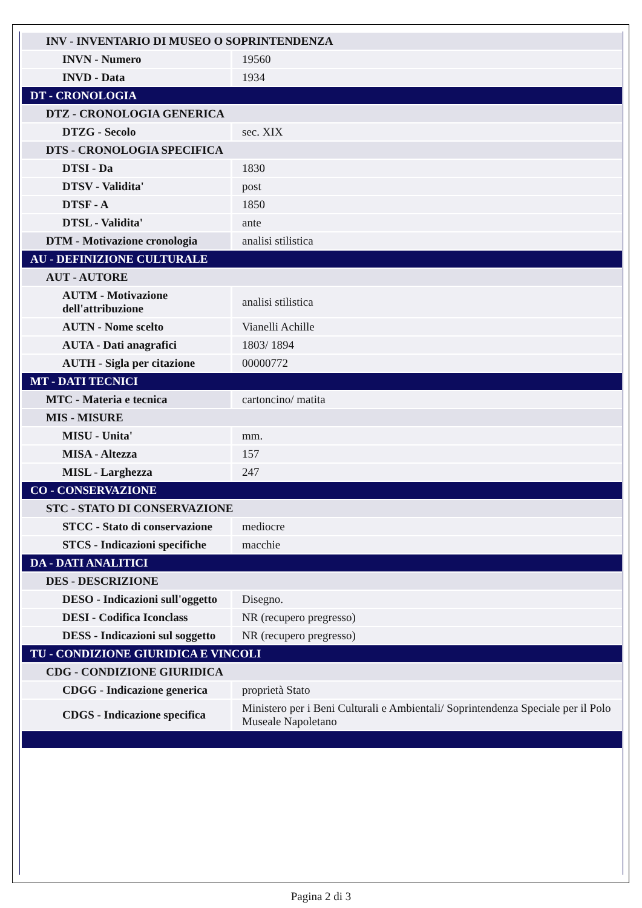| INV - INVENTARIO DI MUSEO O SOPRINTENDENZA | |
| INVN - Numero | 19560 |
| INVD - Data | 1934 |
| DT - CRONOLOGIA | |
| DTZ - CRONOLOGIA GENERICA | |
| DTZG - Secolo | sec. XIX |
| DTS - CRONOLOGIA SPECIFICA | |
| DTSI - Da | 1830 |
| DTSV - Validita' | post |
| DTSF - A | 1850 |
| DTSL - Validita' | ante |
| DTM - Motivazione cronologia | analisi stilistica |
| AU - DEFINIZIONE CULTURALE | |
| AUT - AUTORE | |
| AUTM - Motivazione dell'attribuzione | analisi stilistica |
| AUTN - Nome scelto | Vianelli Achille |
| AUTA - Dati anagrafici | 1803/ 1894 |
| AUTH - Sigla per citazione | 00000772 |
| MT - DATI TECNICI | |
| MTC - Materia e tecnica | cartoncino/ matita |
| MIS - MISURE | |
| MISU - Unita' | mm. |
| MISA - Altezza | 157 |
| MISL - Larghezza | 247 |
| CO - CONSERVAZIONE | |
| STC - STATO DI CONSERVAZIONE | |
| STCC - Stato di conservazione | mediocre |
| STCS - Indicazioni specifiche | macchie |
| DA - DATI ANALITICI | |
| DES - DESCRIZIONE | |
| DESO - Indicazioni sull'oggetto | Disegno. |
| DESI - Codifica Iconclass | NR (recupero pregresso) |
| DESS - Indicazioni sul soggetto | NR (recupero pregresso) |
| TU - CONDIZIONE GIURIDICA E VINCOLI | |
| CDG - CONDIZIONE GIURIDICA | |
| CDGG - Indicazione generica | proprietà Stato |
| CDGS - Indicazione specifica | Ministero per i Beni Culturali e Ambientali/ Soprintendenza Speciale per il Polo Museale Napoletano |
Pagina 2 di 3